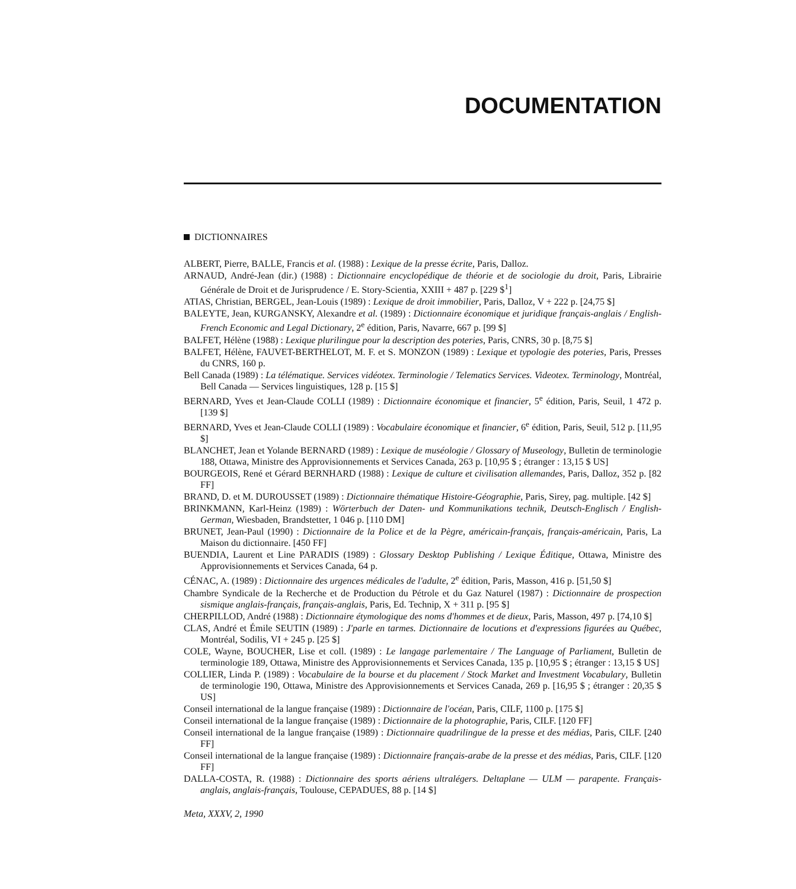DOCUMENTATION
DICTIONNAIRES
ALBERT, Pierre, BALLE, Francis et al. (1988) : Lexique de la presse écrite, Paris, Dalloz.
ARNAUD, André-Jean (dir.) (1988) : Dictionnaire encyclopédique de théorie et de sociologie du droit, Paris, Librairie Générale de Droit et de Jurisprudence / E. Story-Scientia, XXIII + 487 p. [229 $<sup>1</sup>]
ATIAS, Christian, BERGEL, Jean-Louis (1989) : Lexique de droit immobilier, Paris, Dalloz, V + 222 p. [24,75 $]
BALEYTE, Jean, KURGANSKY, Alexandre et al. (1989) : Dictionnaire économique et juridique français-anglais / English-French Economic and Legal Dictionary, 2<sup>e</sup> édition, Paris, Navarre, 667 p. [99 $]
BALFET, Hélène (1988) : Lexique plurilingue pour la description des poteries, Paris, CNRS, 30 p. [8,75 $]
BALFET, Hélène, FAUVET-BERTHELOT, M. F. et S. MONZON (1989) : Lexique et typologie des poteries, Paris, Presses du CNRS, 160 p.
Bell Canada (1989) : La télématique. Services vidéotex. Terminologie / Telematics Services. Videotex. Terminology, Montréal, Bell Canada — Services linguistiques, 128 p. [15 $]
BERNARD, Yves et Jean-Claude COLLI (1989) : Dictionnaire économique et financier, 5<sup>e</sup> édition, Paris, Seuil, 1 472 p. [139 $]
BERNARD, Yves et Jean-Claude COLLI (1989) : Vocabulaire économique et financier, 6<sup>e</sup> édition, Paris, Seuil, 512 p. [11,95 $]
BLANCHET, Jean et Yolande BERNARD (1989) : Lexique de muséologie / Glossary of Museology, Bulletin de terminologie 188, Ottawa, Ministre des Approvisionnements et Services Canada, 263 p. [10,95 $ ; étranger : 13,15 $ US]
BOURGEOIS, René et Gérard BERNHARD (1988) : Lexique de culture et civilisation allemandes, Paris, Dalloz, 352 p. [82 FF]
BRAND, D. et M. DUROUSSET (1989) : Dictionnaire thématique Histoire-Géographie, Paris, Sirey, pag. multiple. [42 $]
BRINKMANN, Karl-Heinz (1989) : Wörterbuch der Daten- und Kommunikations technik, Deutsch-Englisch / English-German, Wiesbaden, Brandstetter, 1 046 p. [110 DM]
BRUNET, Jean-Paul (1990) : Dictionnaire de la Police et de la Pègre, américain-français, français-américain, Paris, La Maison du dictionnaire. [450 FF]
BUENDIA, Laurent et Line PARADIS (1989) : Glossary Desktop Publishing / Lexique Éditique, Ottawa, Ministre des Approvisionnements et Services Canada, 64 p.
CÉNAC, A. (1989) : Dictionnaire des urgences médicales de l'adulte, 2<sup>e</sup> édition, Paris, Masson, 416 p. [51,50 $]
Chambre Syndicale de la Recherche et de Production du Pétrole et du Gaz Naturel (1987) : Dictionnaire de prospection sismique anglais-français, français-anglais, Paris, Ed. Technip, X + 311 p. [95 $]
CHERPILLOD, André (1988) : Dictionnaire étymologique des noms d'hommes et de dieux, Paris, Masson, 497 p. [74,10 $]
CLAS, André et Émile SEUTIN (1989) : J'parle en tarmes. Dictionnaire de locutions et d'expressions figurées au Québec, Montréal, Sodilis, VI + 245 p. [25 $]
COLE, Wayne, BOUCHER, Lise et coll. (1989) : Le langage parlementaire / The Language of Parliament, Bulletin de terminologie 189, Ottawa, Ministre des Approvisionnements et Services Canada, 135 p. [10,95 $ ; étranger : 13,15 $ US]
COLLIER, Linda P. (1989) : Vocabulaire de la bourse et du placement / Stock Market and Investment Vocabulary, Bulletin de terminologie 190, Ottawa, Ministre des Approvisionnements et Services Canada, 269 p. [16,95 $ ; étranger : 20,35 $ US]
Conseil international de la langue française (1989) : Dictionnaire de l'océan, Paris, CILF, 1100 p. [175 $]
Conseil international de la langue française (1989) : Dictionnaire de la photographie, Paris, CILF. [120 FF]
Conseil international de la langue française (1989) : Dictionnaire quadrilingue de la presse et des médias, Paris, CILF. [240 FF]
Conseil international de la langue française (1989) : Dictionnaire français-arabe de la presse et des médias, Paris, CILF. [120 FF]
DALLA-COSTA, R. (1988) : Dictionnaire des sports aériens ultralégers. Deltaplane — ULM — parapente. Français-anglais, anglais-français, Toulouse, CEPADUES, 88 p. [14 $]
Meta, XXXV, 2, 1990